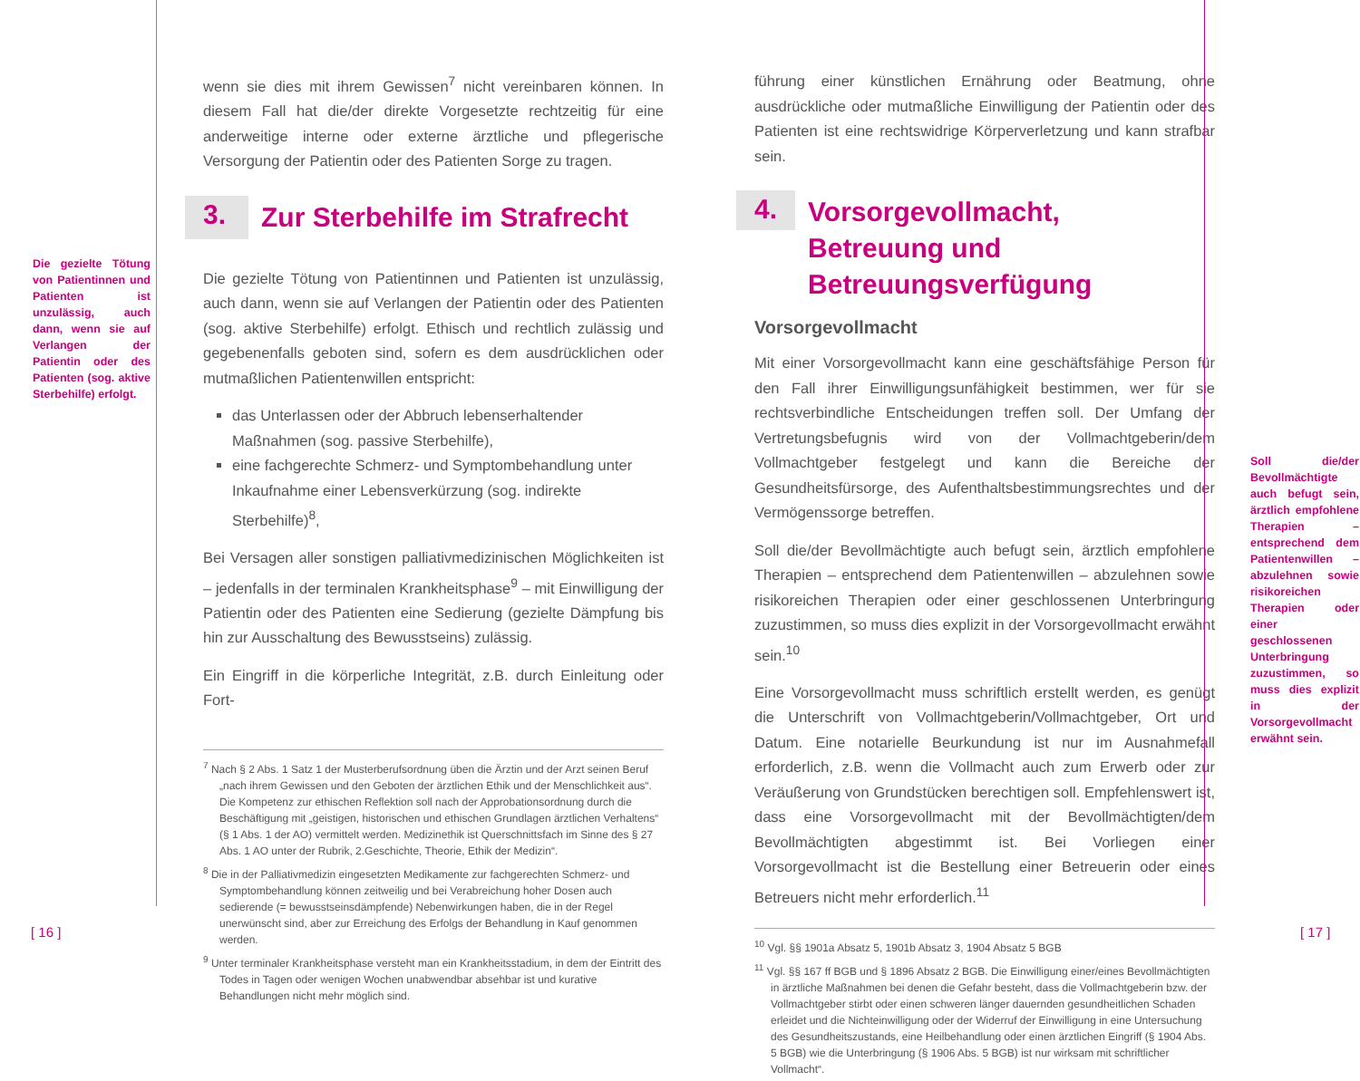Die gezielte Tötung von Patientinnen und Patienten ist unzulässig, auch dann, wenn sie auf Verlangen der Patientin oder des Patienten (sog. aktive Sterbehilfe) erfolgt.
wenn sie dies mit ihrem Gewissen<sup>7</sup> nicht vereinbaren können. In diesem Fall hat die/der direkte Vorgesetzte rechtzeitig für eine anderweitige interne oder externe ärztliche und pflegerische Versorgung der Patientin oder des Patienten Sorge zu tragen.
3. Zur Sterbehilfe im Strafrecht
Die gezielte Tötung von Patientinnen und Patienten ist unzulässig, auch dann, wenn sie auf Verlangen der Patientin oder des Patienten (sog. aktive Sterbehilfe) erfolgt. Ethisch und rechtlich zulässig und gegebenenfalls geboten sind, sofern es dem ausdrücklichen oder mutmaßlichen Patientenwillen entspricht:
das Unterlassen oder der Abbruch lebenserhaltender Maßnahmen (sog. passive Sterbehilfe),
eine fachgerechte Schmerz- und Symptombehandlung unter Inkaufnahme einer Lebensverkürzung (sog. indirekte Sterbehilfe)<sup>8</sup>,
Bei Versagen aller sonstigen palliativmedizinischen Möglichkeiten ist – jedenfalls in der terminalen Krankheitsphase<sup>9</sup> – mit Einwilligung der Patientin oder des Patienten eine Sedierung (gezielte Dämpfung bis hin zur Ausschaltung des Bewusstseins) zulässig.
Ein Eingriff in die körperliche Integrität, z.B. durch Einleitung oder Fort-
<sup>7</sup> Nach § 2 Abs. 1 Satz 1 der Musterberufsordnung üben die Ärztin und der Arzt seinen Beruf „nach ihrem Gewissen und den Geboten der ärztlichen Ethik und der Menschlichkeit aus“. Die Kompetenz zur ethischen Reflektion soll nach der Approbationsordnung durch die Beschäftigung mit „geistigen, historischen und ethischen Grundlagen ärztlichen Verhaltens“ (§ 1 Abs. 1 der AO) vermittelt werden. Medizinethik ist Querschnittsfach im Sinne des § 27 Abs. 1 AO unter der Rubrik, 2.Geschichte, Theorie, Ethik der Medizin“.
<sup>8</sup> Die in der Palliativmedizin eingesetzten Medikamente zur fachgerechten Schmerz- und Symptombehandlung können zeitweilig und bei Verabreichung hoher Dosen auch sedierende (= bewusstseinsdämpfende) Nebenwirkungen haben, die in der Regel unerwünscht sind, aber zur Erreichung des Erfolgs der Behandlung in Kauf genommen werden.
<sup>9</sup> Unter terminaler Krankheitsphase versteht man ein Krankheitsstadium, in dem der Eintritt des Todes in Tagen oder wenigen Wochen unabwendbar absehbar ist und kurative Behandlungen nicht mehr möglich sind.
führung einer künstlichen Ernährung oder Beatmung, ohne ausdrückliche oder mutmaßliche Einwilligung der Patientin oder des Patienten ist eine rechtswidrige Körperverletzung und kann strafbar sein.
4. Vorsorgevollmacht, Betreuung und Betreuungsverfügung
Vorsorgevollmacht
Mit einer Vorsorgevollmacht kann eine geschäftsfähige Person für den Fall ihrer Einwilligungsunfähigkeit bestimmen, wer für sie rechtsverbindliche Entscheidungen treffen soll. Der Umfang der Vertretungsbefugnis wird von der Vollmachtgeberin/dem Vollmachtgeber festgelegt und kann die Bereiche der Gesundheitsfürsorge, des Aufenthaltsbestimmungsrechtes und der Vermögenssorge betreffen.
Soll die/der Bevollmächtigte auch befugt sein, ärztlich empfohlene Therapien – entsprechend dem Patientenwillen – abzulehnen sowie risikoreichen Therapien oder einer geschlossenen Unterbringung zuzustimmen, so muss dies explizit in der Vorsorgevollmacht erwähnt sein.<sup>10</sup>
Eine Vorsorgevollmacht muss schriftlich erstellt werden, es genügt die Unterschrift von Vollmachtgeberin/Vollmachtgeber, Ort und Datum. Eine notarielle Beurkundung ist nur im Ausnahmefall erforderlich, z.B. wenn die Vollmacht auch zum Erwerb oder zur Veräußerung von Grundstücken berechtigen soll. Empfehlenswert ist, dass eine Vorsorgevollmacht mit der Bevollmächtigten/dem Bevollmächtigten abgestimmt ist. Bei Vorliegen einer Vorsorgevollmacht ist die Bestellung einer Betreuerin oder eines Betreuers nicht mehr erforderlich.<sup>11</sup>
<sup>10</sup> Vgl. §§ 1901a Absatz 5, 1901b Absatz 3, 1904 Absatz 5 BGB
<sup>11</sup> Vgl. §§ 167 ff BGB und § 1896 Absatz 2 BGB. Die Einwilligung einer/eines Bevollmächtigten in ärztliche Maßnahmen bei denen die Gefahr besteht, dass die Vollmachtgeberin bzw. der Vollmachtgeber stirbt oder einen schweren länger dauernden gesundheitlichen Schaden erleidet und die Nichteinwilligung oder der Widerruf der Einwilligung in eine Untersuchung des Gesundheitszustands, eine Heilbehandlung oder einen ärztlichen Eingriff (§ 1904 Abs. 5 BGB) wie die Unterbringung (§ 1906 Abs. 5 BGB) ist nur wirksam mit schriftlicher Vollmacht“.
Soll die/der Bevollmächtigte auch befugt sein, ärztlich empfohlene Therapien – entsprechend dem Patientenwillen – abzulehnen sowie risikoreichen Therapien oder einer geschlossenen Unterbringung zuzustimmen, so muss dies explizit in der Vorsorgevollmacht erwähnt sein.
[ 16 ] [ 17 ]